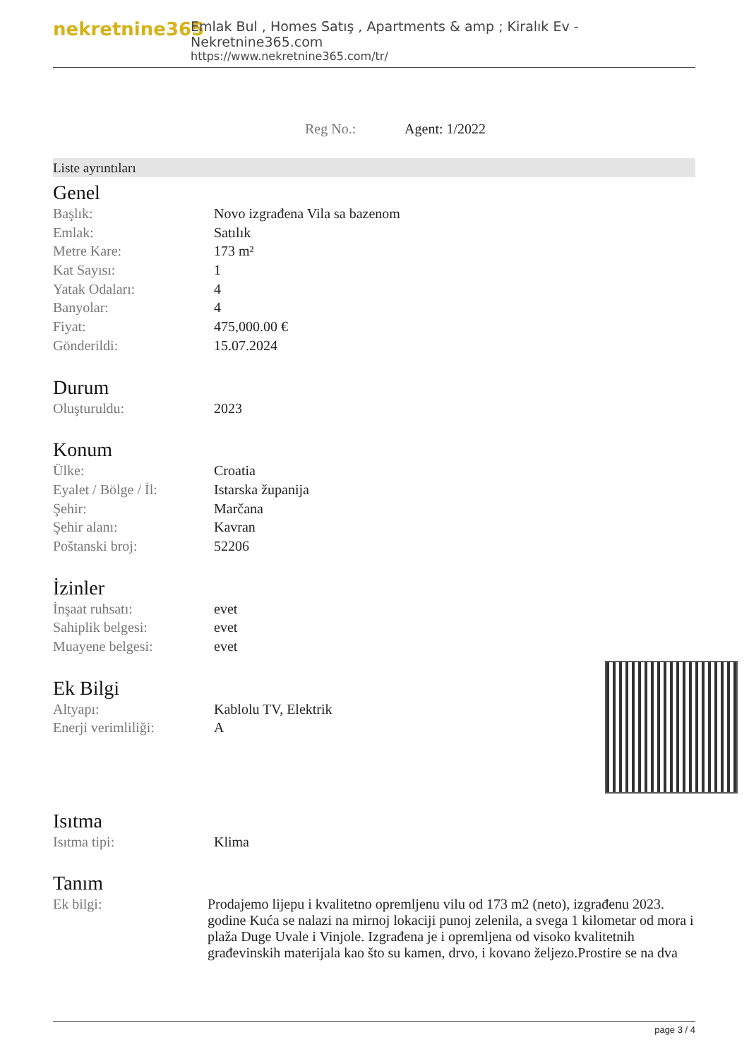nekretnine365
Emlak Bul , Homes Satış , Apartments & amp ; Kiralık Ev - Nekretnine365.com
https://www.nekretnine365.com/tr/
Reg No.: Agent: 1/2022
Liste ayrıntıları
Genel
| Başlık: | Novo izgrađena Vila sa bazenom |
| Emlak: | Satılık |
| Metre Kare: | 173 m² |
| Kat Sayısı: | 1 |
| Yatak Odaları: | 4 |
| Banyolar: | 4 |
| Fiyat: | 475,000.00 € |
| Gönderildi: | 15.07.2024 |
Durum
| Oluşturuldu: | 2023 |
Konum
| Ülke: | Croatia |
| Eyalet / Bölge / İl: | Istarska županija |
| Şehir: | Marčana |
| Şehir alanı: | Kavran |
| Poštanski broj: | 52206 |
İzinler
| İnşaat ruhsatı: | evet |
| Sahiplik belgesi: | evet |
| Muayene belgesi: | evet |
Ek Bilgi
| Altyapı: | Kablolu TV, Elektrik |
| Enerji verimliliği: | A |
Isıtma
| Isıtma tipi: | Klima |
Tanım
| Ek bilgi: | Prodajemo lijepu i kvalitetno opremljenu vilu od 173 m2 (neto), izgrađenu 2023. godine Kuća se nalazi na mirnoj lokaciji punoj zelenila, a svega 1 kilometar od mora i plaža Duge Uvale i Vinjole. Izgrađena je i opremljena od visoko kvalitetnih građevinskih materijala kao što su kamen, drvo, i kovano željezo.Prostire se na dva |
page 3 / 4